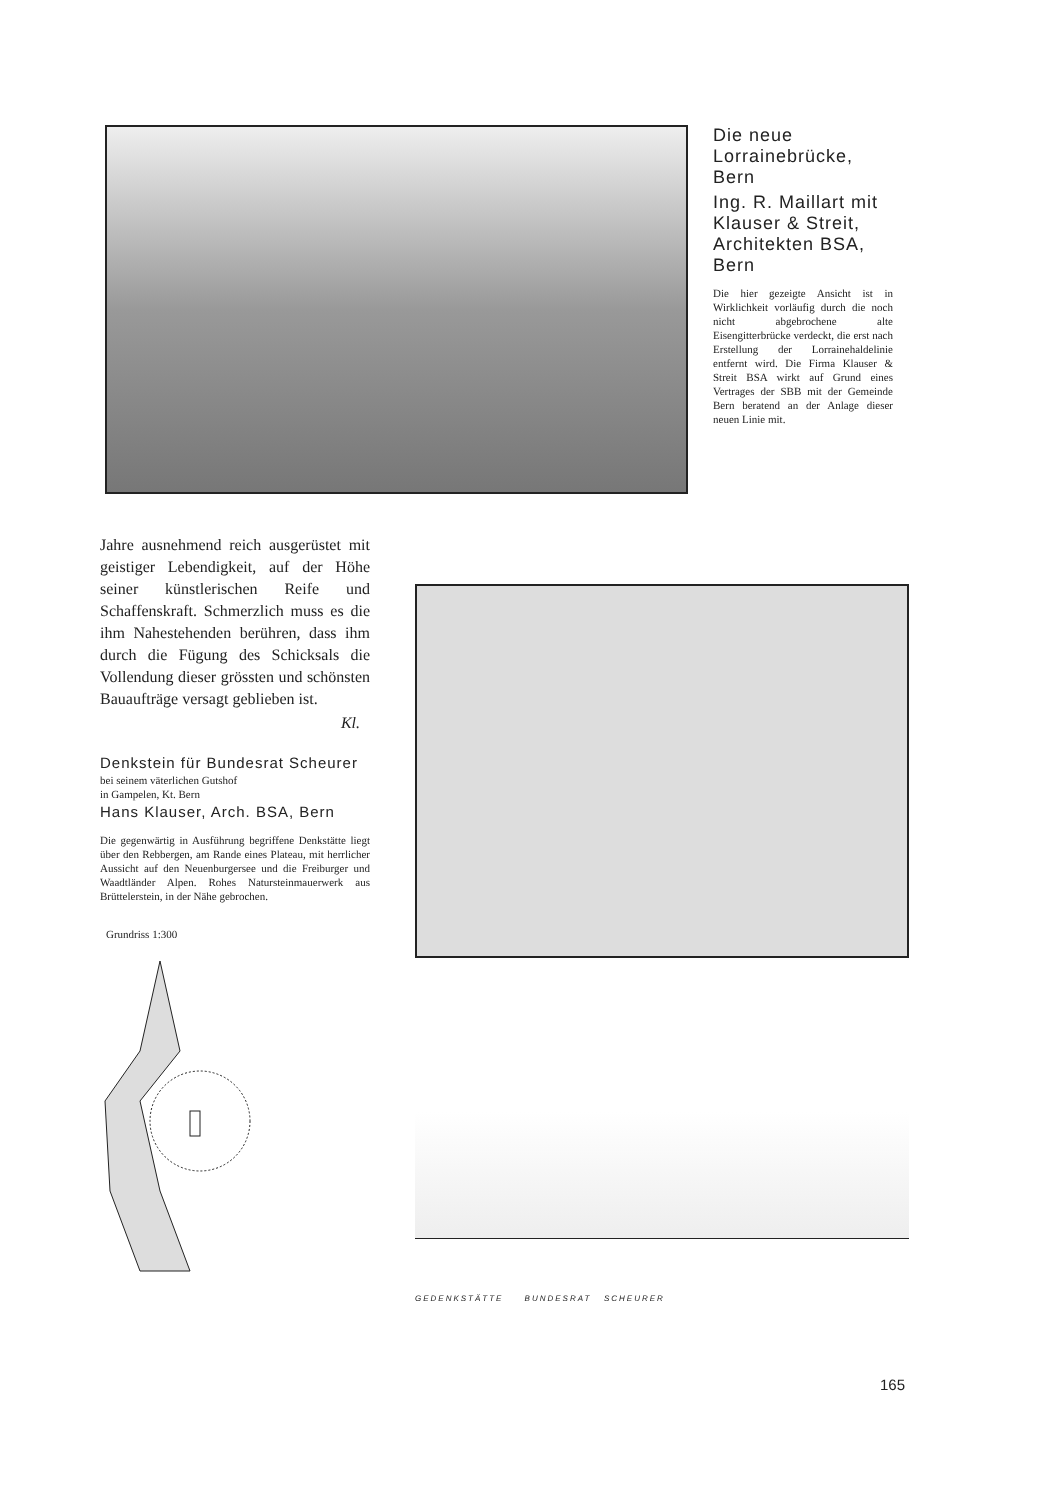Die neue Lorrainebrücke, Bern
Ing. R. Maillart mit Klauser & Streit, Architekten BSA, Bern
Die hier gezeigte Ansicht ist in Wirklichkeit vorläufig durch die noch nicht abgebrochene alte Eisengitterbrücke verdeckt, die erst nach Erstellung der Lorrainehaldelinie entfernt wird. Die Firma Klauser & Streit BSA wirkt auf Grund eines Vertrages der SBB mit der Gemeinde Bern beratend an der Anlage dieser neuen Linie mit.
Jahre ausnehmend reich ausgerüstet mit geistiger Lebendigkeit, auf der Höhe seiner künstlerischen Reife und Schaffenskraft. Schmerzlich muss es die ihm Nahestehenden berühren, dass ihm durch die Fügung des Schicksals die Vollendung dieser grössten und schönsten Bauaufträge versagt geblieben ist.
Kl.
Denkstein für Bundesrat Scheurer
bei seinem väterlichen Gutshof
in Gampelen, Kt. Bern
Hans Klauser, Arch. BSA, Bern
Die gegenwärtig in Ausführung begriffene Denkstätte liegt über den Rebbergen, am Rande eines Plateau, mit herrlicher Aussicht auf den Neuenburgersee und die Freiburger und Waadtländer Alpen. Rohes Natursteinmauerwerk aus Brüttelerstein, in der Nähe gebrochen.
Grundriss 1:300
GEDENKSTÄTTE BUNDESRAT SCHEURER
165